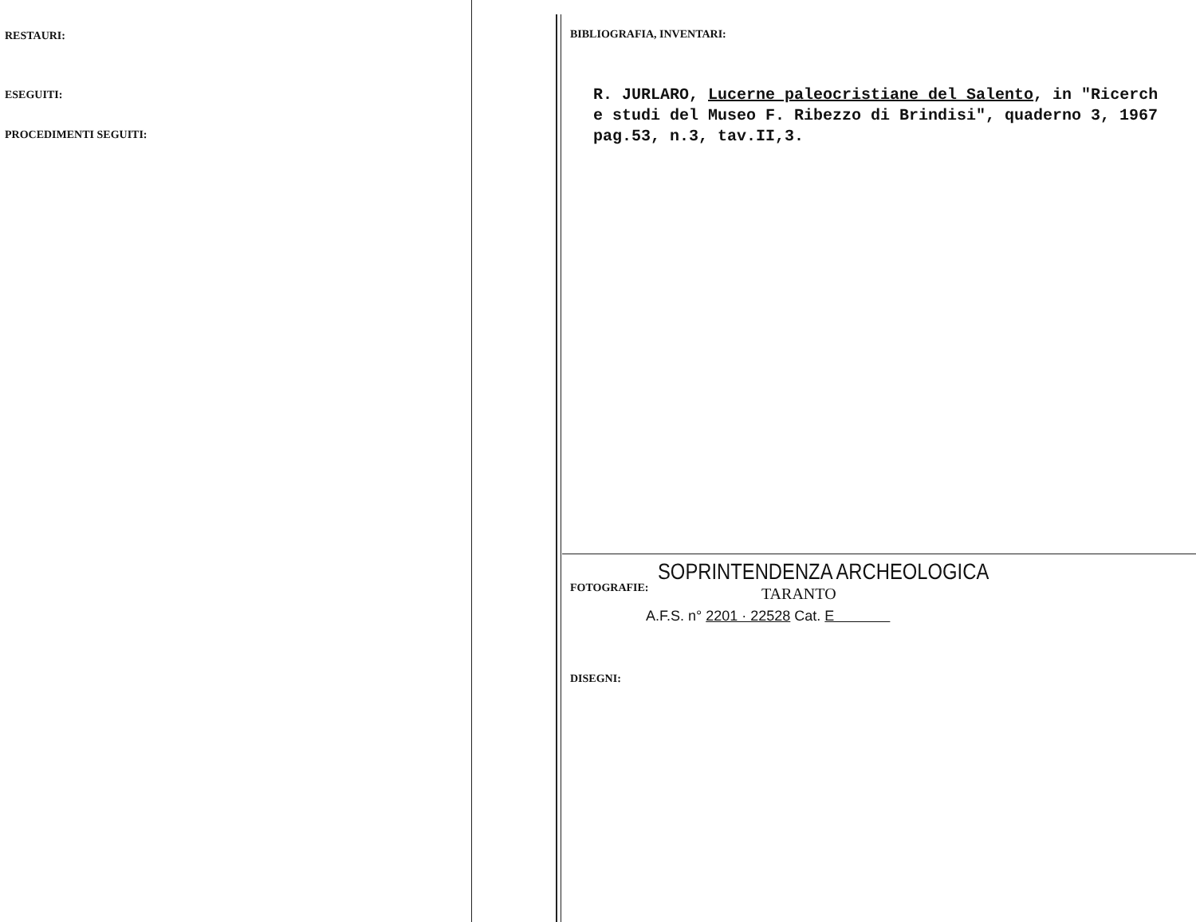RESTAURI:
ESEGUITI:
PROCEDIMENTI SEGUITI:
BIBLIOGRAFIA, INVENTARI:
R. JURLARO, Lucerne paleocristiane del Salento, in "Ricerch
e studi del Museo F. Ribezzo di Brindisi", quaderno 3, 1967
pag.53, n.3, tav.II,3.
FOTOGRAFIE:
SOPRINTENDENZA ARCHEOLOGICA
TARANTO
A.F.S. n° 2201 · 22528 Cat. E
DISEGNI: